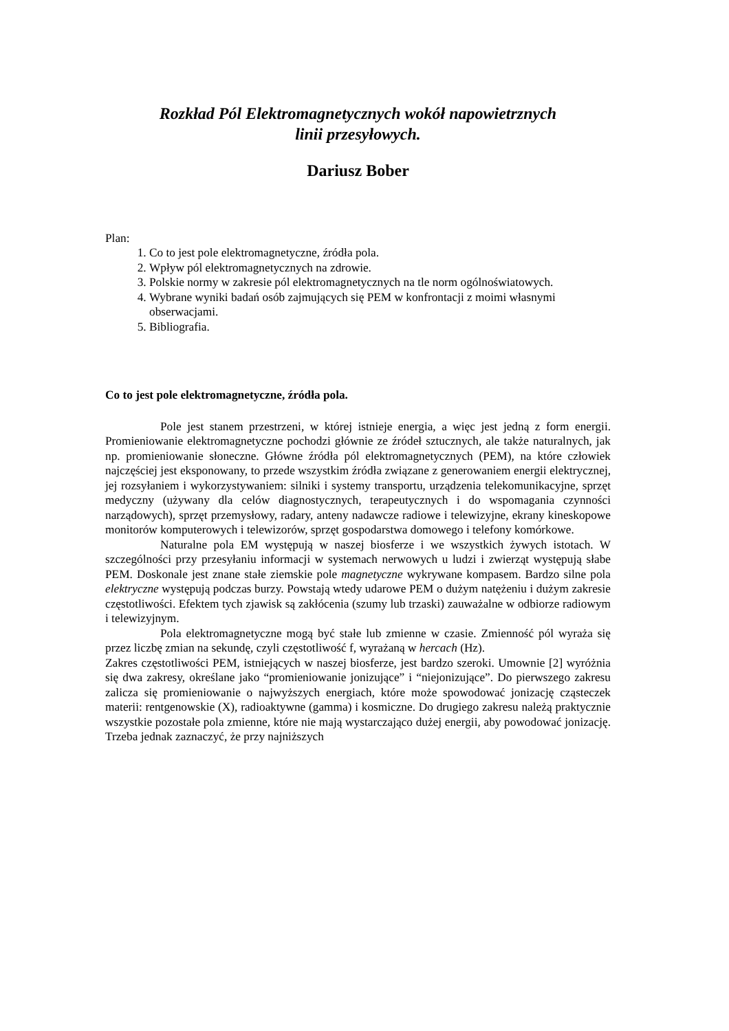Rozkład Pól Elektromagnetycznych wokół napowietrznych
linii przesyłowych.
Dariusz Bober
Plan:
1. Co to jest pole elektromagnetyczne, źródła pola.
2. Wpływ pól elektromagnetycznych na zdrowie.
3. Polskie normy w zakresie pól elektromagnetycznych na tle norm ogólnoświatowych.
4. Wybrane wyniki badań osób zajmujących się PEM w konfrontacji z moimi własnymi obserwacjami.
5. Bibliografia.
Co to jest pole elektromagnetyczne, źródła pola.
Pole jest stanem przestrzeni, w której istnieje energia, a więc jest jedną z form energii. Promieniowanie elektromagnetyczne pochodzi głównie ze źródeł sztucznych, ale także naturalnych, jak np. promieniowanie słoneczne. Główne źródła pól elektromagnetycznych (PEM), na które człowiek najczęściej jest eksponowany, to przede wszystkim źródła związane z generowaniem energii elektrycznej, jej rozsyłaniem i wykorzystywaniem: silniki i systemy transportu, urządzenia telekomunikacyjne, sprzęt medyczny (używany dla celów diagnostycznych, terapeutycznych i do wspomagania czynności narządowych), sprzęt przemysłowy, radary, anteny nadawcze radiowe i telewizyjne, ekrany kineskopowe monitorów komputerowych i telewizorów, sprzęt gospodarstwa domowego i telefony komórkowe.
Naturalne pola EM występują w naszej biosferze i we wszystkich żywych istotach. W szczególności przy przesyłaniu informacji w systemach nerwowych u ludzi i zwierząt występują słabe PEM. Doskonale jest znane stałe ziemskie pole magnetyczne wykrywane kompasem. Bardzo silne pola elektryczne występują podczas burzy. Powstają wtedy udarowe PEM o dużym natężeniu i dużym zakresie częstotliwości. Efektem tych zjawisk są zakłócenia (szumy lub trzaski) zauważalne w odbiorze radiowym i telewizyjnym.
Pola elektromagnetyczne mogą być stałe lub zmienne w czasie. Zmienność pól wyraża się przez liczbę zmian na sekundę, czyli częstotliwość f, wyrażaną w hercach (Hz).
Zakres częstotliwości PEM, istniejących w naszej biosferze, jest bardzo szeroki. Umownie [2] wyróżnia się dwa zakresy, określane jako “promieniowanie jonizujące” i “niejonizujące”. Do pierwszego zakresu zalicza się promieniowanie o najwyższych energiach, które może spowodować jonizację cząsteczek materii: rentgenowskie (X), radioaktywne (gamma) i kosmiczne. Do drugiego zakresu należą praktycznie wszystkie pozostałe pola zmienne, które nie mają wystarczająco dużej energii, aby powodować jonizację. Trzeba jednak zaznaczyć, że przy najniższych